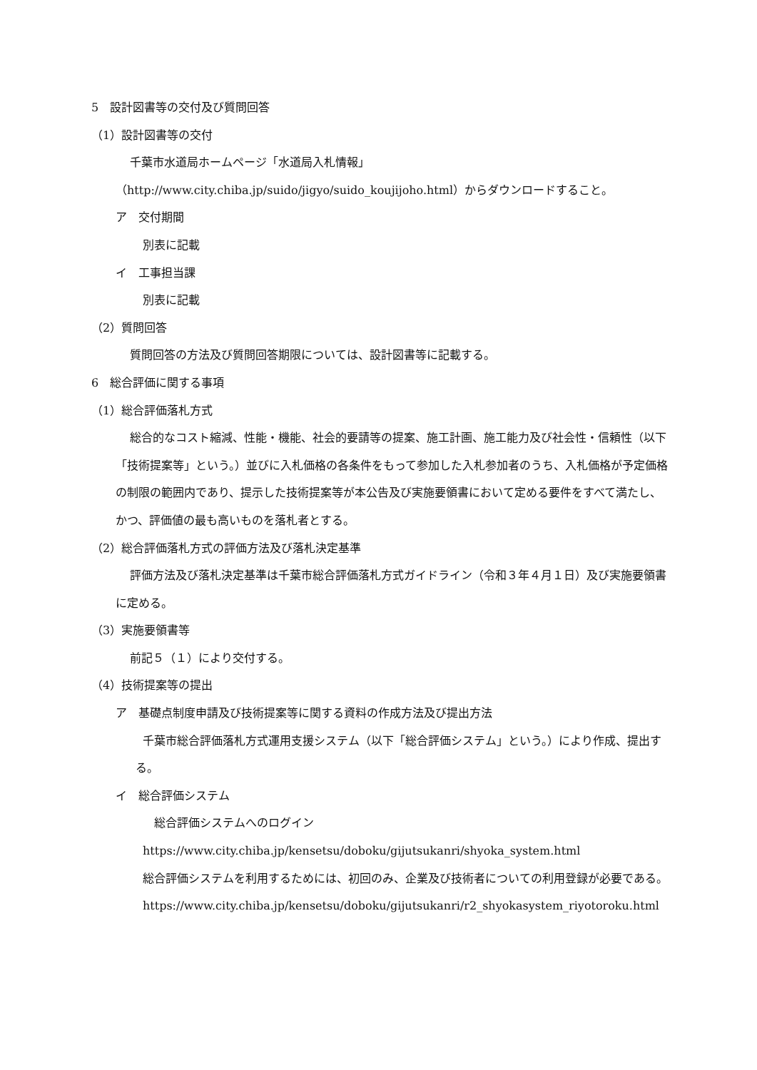5　設計図書等の交付及び質問回答
（1）設計図書等の交付
千葉市水道局ホームページ「水道局入札情報」（http://www.city.chiba.jp/suido/jigyo/suido_koujijoho.html）からダウンロードすること。
ア　交付期間
別表に記載
イ　工事担当課
別表に記載
（2）質問回答
質問回答の方法及び質問回答期限については、設計図書等に記載する。
6　総合評価に関する事項
（1）総合評価落札方式
総合的なコスト縮減、性能・機能、社会的要請等の提案、施工計画、施工能力及び社会性・信頼性（以下「技術提案等」という。）並びに入札価格の各条件をもって参加した入札参加者のうち、入札価格が予定価格の制限の範囲内であり、提示した技術提案等が本公告及び実施要領書において定める要件をすべて満たし、かつ、評価値の最も高いものを落札者とする。
（2）総合評価落札方式の評価方法及び落札決定基準
評価方法及び落札決定基準は千葉市総合評価落札方式ガイドライン（令和３年４月１日）及び実施要領書に定める。
（3）実施要領書等
前記５（１）により交付する。
（4）技術提案等の提出
ア　基礎点制度申請及び技術提案等に関する資料の作成方法及び提出方法
千葉市総合評価落札方式運用支援システム（以下「総合評価システム」という。）により作成、提出する。
イ　総合評価システム
　総合評価システムへのログイン
https://www.city.chiba.jp/kensetsu/doboku/gijutsukanri/shyoka_system.html
総合評価システムを利用するためには、初回のみ、企業及び技術者についての利用登録が必要である。
https://www.city.chiba.jp/kensetsu/doboku/gijutsukanri/r2_shyokasystem_riyotoroku.html